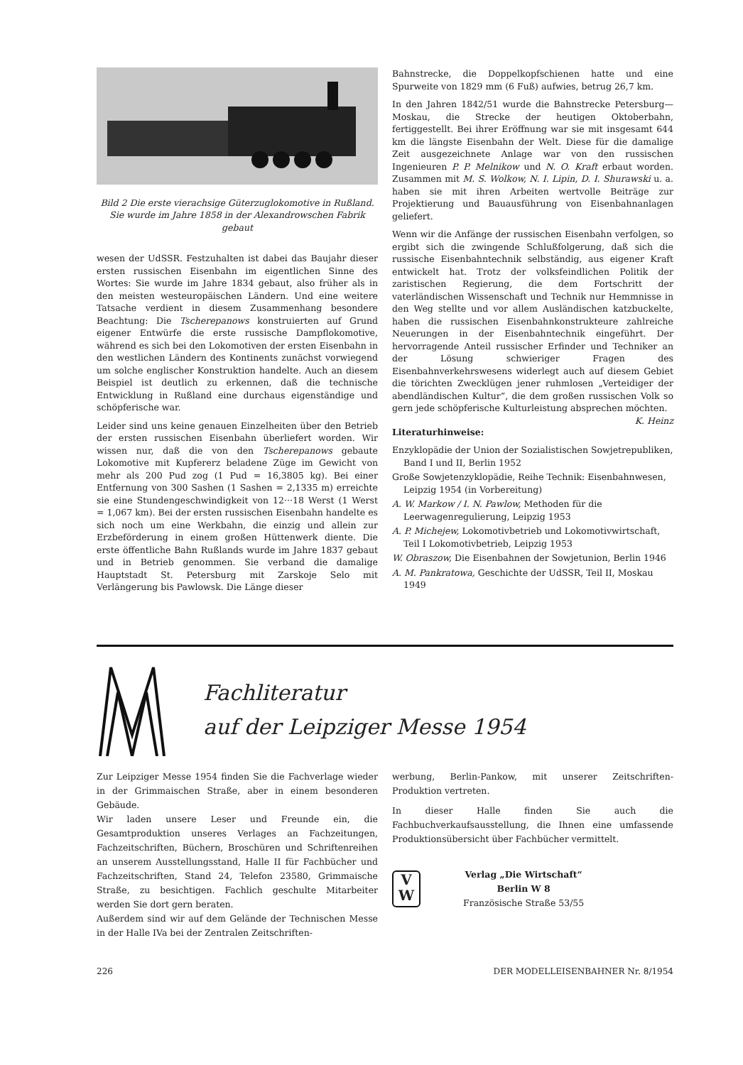Bild 2 Die erste vierachsige Güterzuglokomotive in Rußland. Sie wurde im Jahre 1858 in der Alexandrowschen Fabrik gebaut
wesen der UdSSR. Festzuhalten ist dabei das Baujahr dieser ersten russischen Eisenbahn im eigentlichen Sinne des Wortes: Sie wurde im Jahre 1834 gebaut, also früher als in den meisten westeuropäischen Ländern. Und eine weitere Tatsache verdient in diesem Zusammenhang besondere Beachtung: Die Tscherepanows konstruierten auf Grund eigener Entwürfe die erste russische Dampflokomotive, während es sich bei den Lokomotiven der ersten Eisenbahn in den westlichen Ländern des Kontinents zunächst vorwiegend um solche englischer Konstruktion handelte. Auch an diesem Beispiel ist deutlich zu erkennen, daß die technische Entwicklung in Rußland eine durchaus eigenständige und schöpferische war.
Leider sind uns keine genauen Einzelheiten über den Betrieb der ersten russischen Eisenbahn überliefert worden. Wir wissen nur, daß die von den Tscherepanows gebaute Lokomotive mit Kupfererz beladene Züge im Gewicht von mehr als 200 Pud zog (1 Pud = 16,3805 kg). Bei einer Entfernung von 300 Sashen (1 Sashen = 2,1335 m) erreichte sie eine Stundengeschwindigkeit von 12···18 Werst (1 Werst = 1,067 km). Bei der ersten russischen Eisenbahn handelte es sich noch um eine Werkbahn, die einzig und allein zur Erzbeförderung in einem großen Hüttenwerk diente. Die erste öffentliche Bahn Rußlands wurde im Jahre 1837 gebaut und in Betrieb genommen. Sie verband die damalige Hauptstadt St. Petersburg mit Zarskoje Selo mit Verlängerung bis Pawlowsk. Die Länge dieser
Bahnstrecke, die Doppelkopfschienen hatte und eine Spurweite von 1829 mm (6 Fuß) aufwies, betrug 26,7 km.
In den Jahren 1842/51 wurde die Bahnstrecke Petersburg—Moskau, die Strecke der heutigen Oktoberbahn, fertiggestellt. Bei ihrer Eröffnung war sie mit insgesamt 644 km die längste Eisenbahn der Welt. Diese für die damalige Zeit ausgezeichnete Anlage war von den russischen Ingenieuren P. P. Melnikow und N. O. Kraft erbaut worden. Zusammen mit M. S. Wolkow, N. I. Lipin, D. I. Shurawski u. a. haben sie mit ihren Arbeiten wertvolle Beiträge zur Projektierung und Bauausführung von Eisenbahnanlagen geliefert.
Wenn wir die Anfänge der russischen Eisenbahn verfolgen, so ergibt sich die zwingende Schlußfolgerung, daß sich die russische Eisenbahntechnik selbständig, aus eigener Kraft entwickelt hat. Trotz der volksfeindlichen Politik der zaristischen Regierung, die dem Fortschritt der vaterländischen Wissenschaft und Technik nur Hemmnisse in den Weg stellte und vor allem Ausländischen katzbuckelte, haben die russischen Eisenbahnkonstrukteure zahlreiche Neuerungen in der Eisenbahntechnik eingeführt. Der hervorragende Anteil russischer Erfinder und Techniker an der Lösung schwieriger Fragen des Eisenbahnverkehrswesens widerlegt auch auf diesem Gebiet die törichten Zwecklügen jener ruhmlosen „Verteidiger der abendländischen Kultur“, die dem großen russischen Volk so gern jede schöpferische Kulturleistung absprechen möchten. K. Heinz
Literaturhinweise:
Enzyklopädie der Union der Sozialistischen Sowjetrepubliken, Band I und II, Berlin 1952
Große Sowjetenzyklopädie, Reihe Technik: Eisenbahnwesen, Leipzig 1954 (in Vorbereitung)
A. W. Markow / I. N. Pawlow, Methoden für die Leerwagenregulierung, Leipzig 1953
A. P. Michejew, Lokomotivbetrieb und Lokomotivwirtschaft, Teil I Lokomotivbetrieb, Leipzig 1953
W. Obraszow, Die Eisenbahnen der Sowjetunion, Berlin 1946
A. M. Pankratowa, Geschichte der UdSSR, Teil II, Moskau 1949
Fachliteratur
auf der Leipziger Messe 1954
Zur Leipziger Messe 1954 finden Sie die Fachverlage wieder in der Grimmaischen Straße, aber in einem besonderen Gebäude.
Wir laden unsere Leser und Freunde ein, die Gesamtproduktion unseres Verlages an Fachzeitungen, Fachzeitschriften, Büchern, Broschüren und Schriftenreihen an unserem Ausstellungsstand, Halle II für Fachbücher und Fachzeitschriften, Stand 24, Telefon 23580, Grimmaische Straße, zu besichtigen. Fachlich geschulte Mitarbeiter werden Sie dort gern beraten.
Außerdem sind wir auf dem Gelände der Technischen Messe in der Halle IVa bei der Zentralen Zeitschriften-
werbung, Berlin-Pankow, mit unserer Zeitschriften-Produktion vertreten.
In dieser Halle finden Sie auch die Fachbuchverkaufsausstellung, die Ihnen eine umfassende Produktionsübersicht über Fachbücher vermittelt.
V
W
Verlag „Die Wirtschaft“
Berlin W 8
Französische Straße 53/55
226 DER MODELLEISENBAHNER Nr. 8/1954